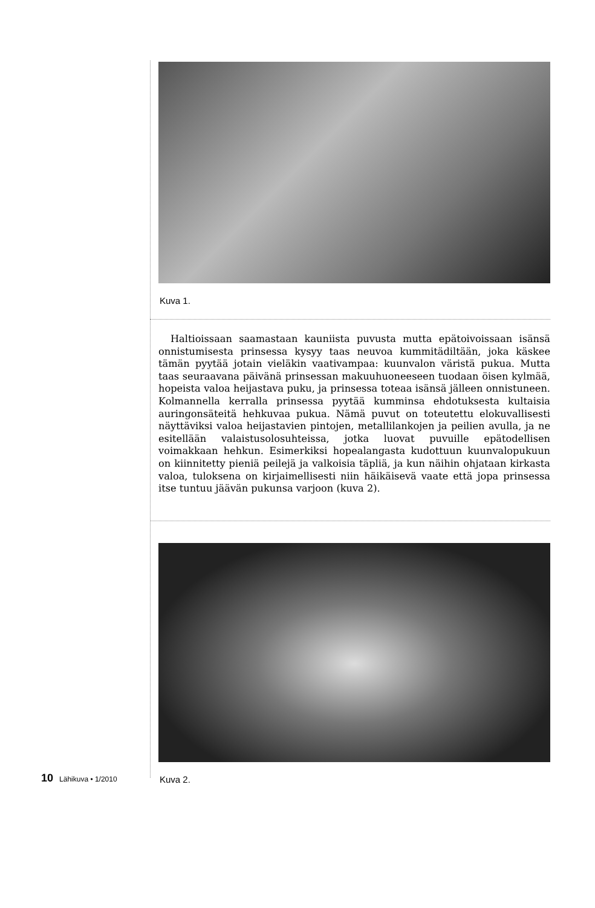Kuva 1.
Haltioissaan saamastaan kauniista puvusta mutta epätoivoissaan isänsä onnistumisesta prinsessa kysyy taas neuvoa kummitädiltään, joka käskee tämän pyytää jotain vieläkin vaativampaa: kuunvalon väristä pukua. Mutta taas seuraavana päivänä prinsessan makuuhuoneeseen tuodaan öisen kylmää, hopeista valoa heijastava puku, ja prinsessa toteaa isänsä jälleen onnistuneen. Kolmannella kerralla prinsessa pyytää kumminsa ehdotuksesta kultaisia auringonsäteitä hehkuvaa pukua. Nämä puvut on toteutettu elokuvallisesti näyttäviksi valoa heijastavien pintojen, metallilankojen ja peilien avulla, ja ne esitellään valaistusolosuhteissa, jotka luovat puvuille epätodellisen voimakkaan hehkun. Esimerkiksi hopealangasta kudottuun kuunvalopukuun on kiinnitetty pieniä peilejä ja valkoisia täpliä, ja kun näihin ohjataan kirkasta valoa, tuloksena on kirjaimellisesti niin häikäisevä vaate että jopa prinsessa itse tuntuu jäävän pukunsa varjoon (kuva 2).
Kuva 2.
10 Lähikuva • 1/2010